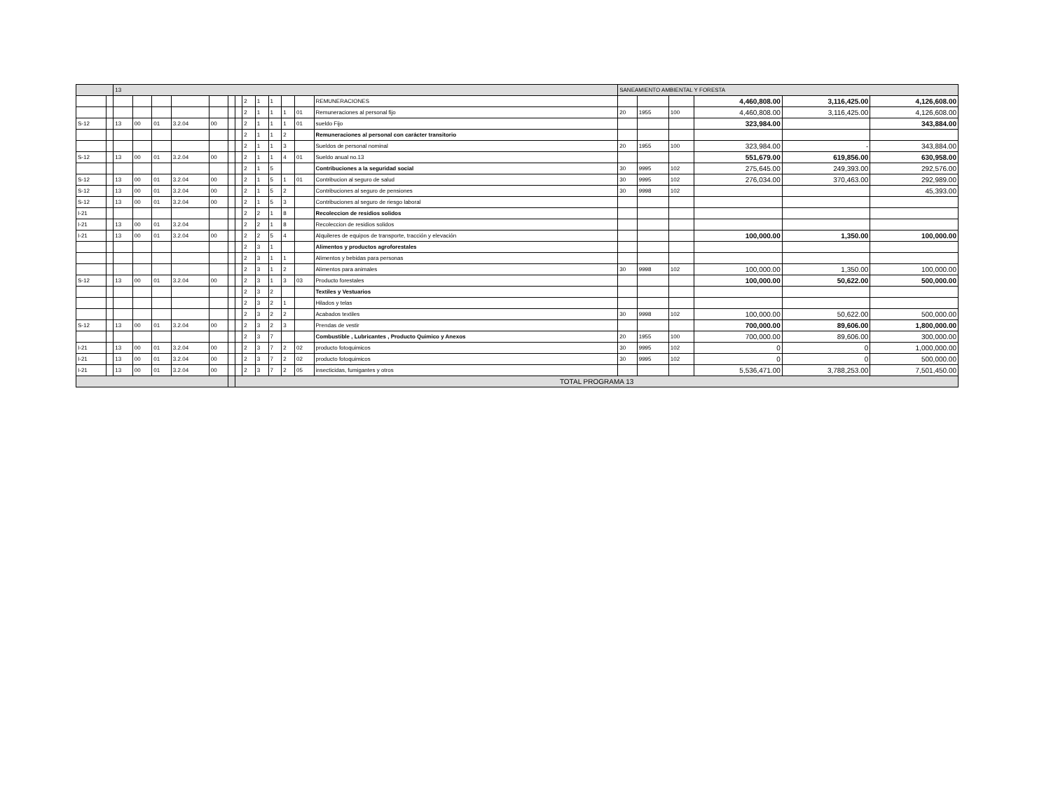| | | 13 | | | | | | | | | | | | | SANEAMIENTO AMBIENTAL Y FORESTA | | | | | |
| --- | --- | --- | --- | --- | --- | --- | --- | --- | --- | --- | --- | --- | --- | --- | --- | --- | --- | --- | --- | --- |
| | | | | | | | | | 2 | 1 | 1 | | | REMUNERACIONES | | | | 4,460,808.00 | 3,116,425.00 | 4,126,608.00 |
| | | | | | | | | | 2 | 1 | 1 | 1 | 01 | Remuneraciones al personal fijo | 20 | 1955 | 100 | 4,460,808.00 | 3,116,425.00 | 4,126,608.00 |
| S-12 | | 13 | 00 | 01 | 3.2.04 | 00 | | | 2 | 1 | 1 | 1 | 01 | sueldo Fijo | | | | 323,984.00 | | 343,884.00 |
| | | | | | | | | | 2 | 1 | 1 | 2 | | Remuneraciones al personal con carácter transitorio | | | | | | |
| | | | | | | | | | 2 | 1 | 1 | 3 | | Sueldos de personal nominal | 20 | 1955 | 100 | 323,984.00 | - | 343,884.00 |
| S-12 | | 13 | 00 | 01 | 3.2.04 | 00 | | | 2 | 1 | 1 | 4 | 01 | Sueldo anual no.13 | | | | 551,679.00 | 619,856.00 | 630,958.00 |
| | | | | | | | | | 2 | 1 | 5 | | | Contribuciones a la seguridad social | 30 | 9995 | 102 | 275,645.00 | 249,393.00 | 292,576.00 |
| S-12 | | 13 | 00 | 01 | 3.2.04 | 00 | | | 2 | 1 | 5 | 1 | 01 | Contribucion al seguro de salud | 30 | 9995 | 102 | 276,034.00 | 370,463.00 | 292,989.00 |
| S-12 | | 13 | 00 | 01 | 3.2.04 | 00 | | | 2 | 1 | 5 | 2 | | Contribuciones al seguro de pensiones | 30 | 9998 | 102 | | | 45,393.00 |
| S-12 | | 13 | 00 | 01 | 3.2.04 | 00 | | | 2 | 1 | 5 | 3 | | Contribuciones al seguro de riesgo laboral | | | | | | |
| I-21 | | | | | | | | | 2 | 2 | 1 | 8 | | Recoleccion de residios solidos | | | | | | |
| I-21 | | 13 | 00 | 01 | 3.2.04 | | | | 2 | 2 | 1 | 8 | | Recoleccion de residios solidos | | | | | | |
| I-21 | | 13 | 00 | 01 | 3.2.04 | 00 | | | 2 | 2 | 5 | 4 | | Alquileres de equipos de transporte, tracción y elevación | | | | 100,000.00 | 1,350.00 | 100,000.00 |
| | | | | | | | | | 2 | 3 | 1 | | | Alimentos y productos agroforestales | | | | | | |
| | | | | | | | | | 2 | 3 | 1 | 1 | | Alimentos y bebidas para personas | | | | | | |
| | | | | | | | | | 2 | 3 | 1 | 2 | | Alimentos para animales | 30 | 9998 | 102 | 100,000.00 | 1,350.00 | 100,000.00 |
| S-12 | | 13 | 00 | 01 | 3.2.04 | 00 | | | 2 | 3 | 1 | 3 | 03 | Producto forestales | | | | 100,000.00 | 50,622.00 | 500,000.00 |
| | | | | | | | | | 2 | 3 | 2 | | | Textiles y Vestuarios | | | | | | |
| | | | | | | | | | 2 | 3 | 2 | 1 | | Hilados y telas | | | | | | |
| | | | | | | | | | 2 | 3 | 2 | 2 | | Acabados textiles | 30 | 9998 | 102 | 100,000.00 | 50,622.00 | 500,000.00 |
| S-12 | | 13 | 00 | 01 | 3.2.04 | 00 | | | 2 | 3 | 2 | 3 | | Prendas de vestir | | | | 700,000.00 | 89,606.00 | 1,800,000.00 |
| | | | | | | | | | 2 | 3 | 7 | | | Combustible , Lubricantes , Producto Quimico y Anexos | 20 | 1955 | 100 | 700,000.00 | 89,606.00 | 300,000.00 |
| I-21 | | 13 | 00 | 01 | 3.2.04 | 00 | | | 2 | 3 | 7 | 2 | 02 | producto fotoquimicos | 30 | 9995 | 102 | 0 | 0 | 1,000,000.00 |
| I-21 | | 13 | 00 | 01 | 3.2.04 | 00 | | | 2 | 3 | 7 | 2 | 02 | producto fotoquimicos | 30 | 9995 | 102 | 0 | 0 | 500,000.00 |
| I-21 | | 13 | 00 | 01 | 3.2.04 | 00 | | | 2 | 3 | 7 | 2 | 05 | insecticidas, fumigantes y otros | | | | 5,536,471.00 | 3,788,253.00 | 7,501,450.00 |
| | | | | | | | | TOTAL PROGRAMA 13 | | | | | | | | | | | | |